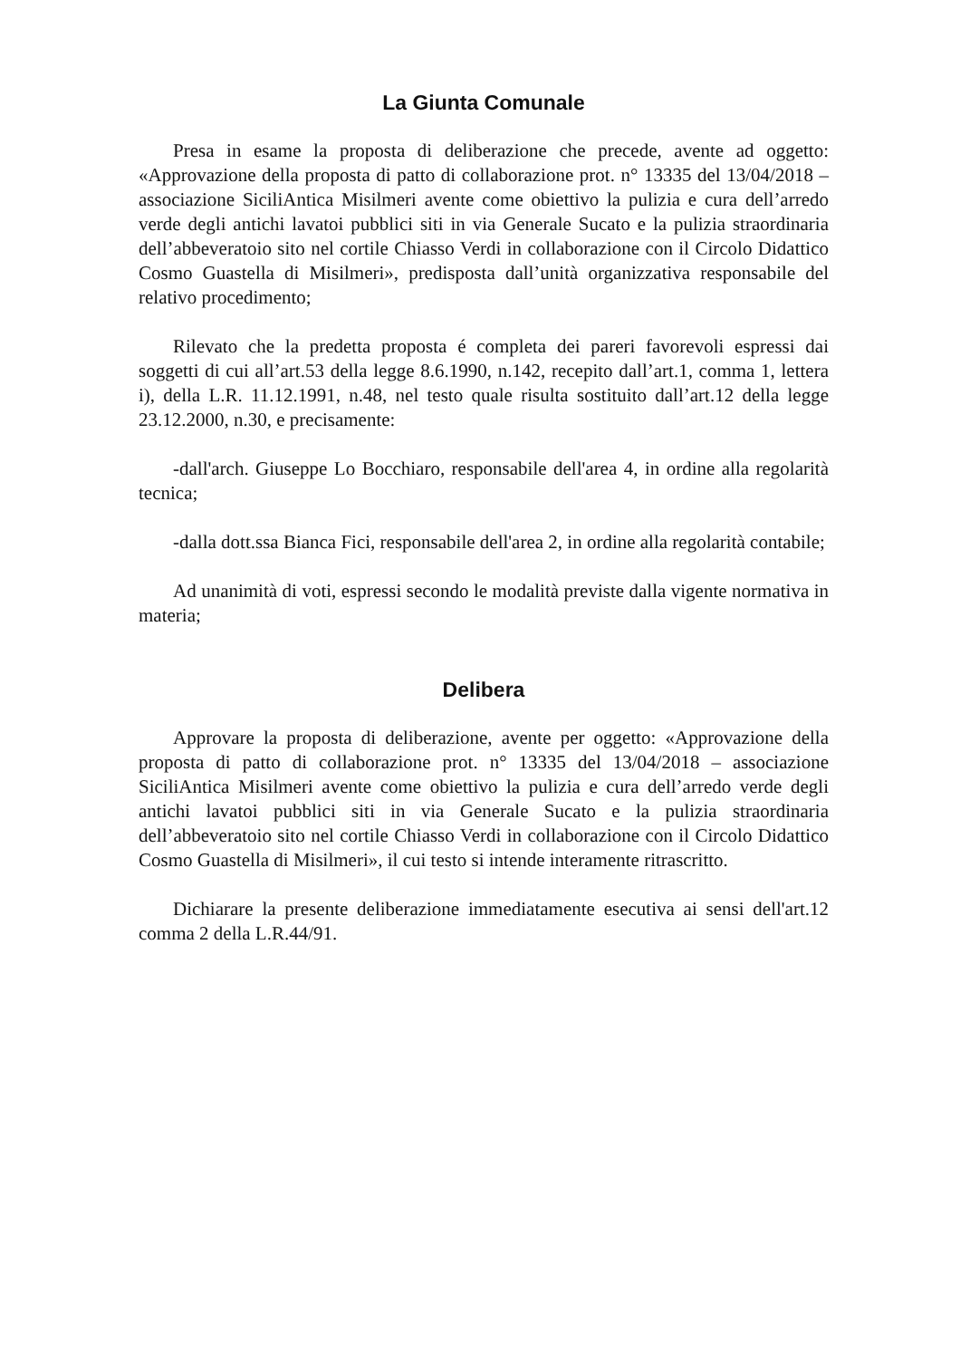La Giunta Comunale
Presa in esame la proposta di deliberazione che precede, avente ad oggetto: «Approvazione della proposta di patto di collaborazione prot. n° 13335 del 13/04/2018 – associazione SiciliAntica Misilmeri avente come obiettivo la pulizia e cura dell’arredo verde degli antichi lavatoi pubblici siti in via Generale Sucato e la pulizia straordinaria dell’abbeveratoio sito nel cortile Chiasso Verdi in collaborazione con il Circolo Didattico Cosmo Guastella di Misilmeri», predisposta dall’unità organizzativa responsabile del relativo procedimento;
Rilevato che la predetta proposta é completa dei pareri favorevoli espressi dai soggetti di cui all’art.53 della legge 8.6.1990, n.142, recepito dall’art.1, comma 1, lettera i), della L.R. 11.12.1991, n.48, nel testo quale risulta sostituito dall’art.12 della legge 23.12.2000, n.30, e precisamente:
-dall'arch. Giuseppe Lo Bocchiaro, responsabile dell'area 4, in ordine alla regolarità tecnica;
-dalla dott.ssa Bianca Fici, responsabile dell'area 2, in ordine alla regolarità contabile;
Ad unanimità di voti, espressi secondo le modalità previste dalla vigente normativa in materia;
Delibera
Approvare la proposta di deliberazione, avente per oggetto: «Approvazione della proposta di patto di collaborazione prot. n° 13335 del 13/04/2018 – associazione SiciliAntica Misilmeri avente come obiettivo la pulizia e cura dell’arredo verde degli antichi lavatoi pubblici siti in via Generale Sucato e la pulizia straordinaria dell’abbeveratoio sito nel cortile Chiasso Verdi in collaborazione con il Circolo Didattico Cosmo Guastella di Misilmeri», il cui testo si intende interamente ritrascritto.
Dichiarare la presente deliberazione immediatamente esecutiva ai sensi dell'art.12 comma 2 della L.R.44/91.